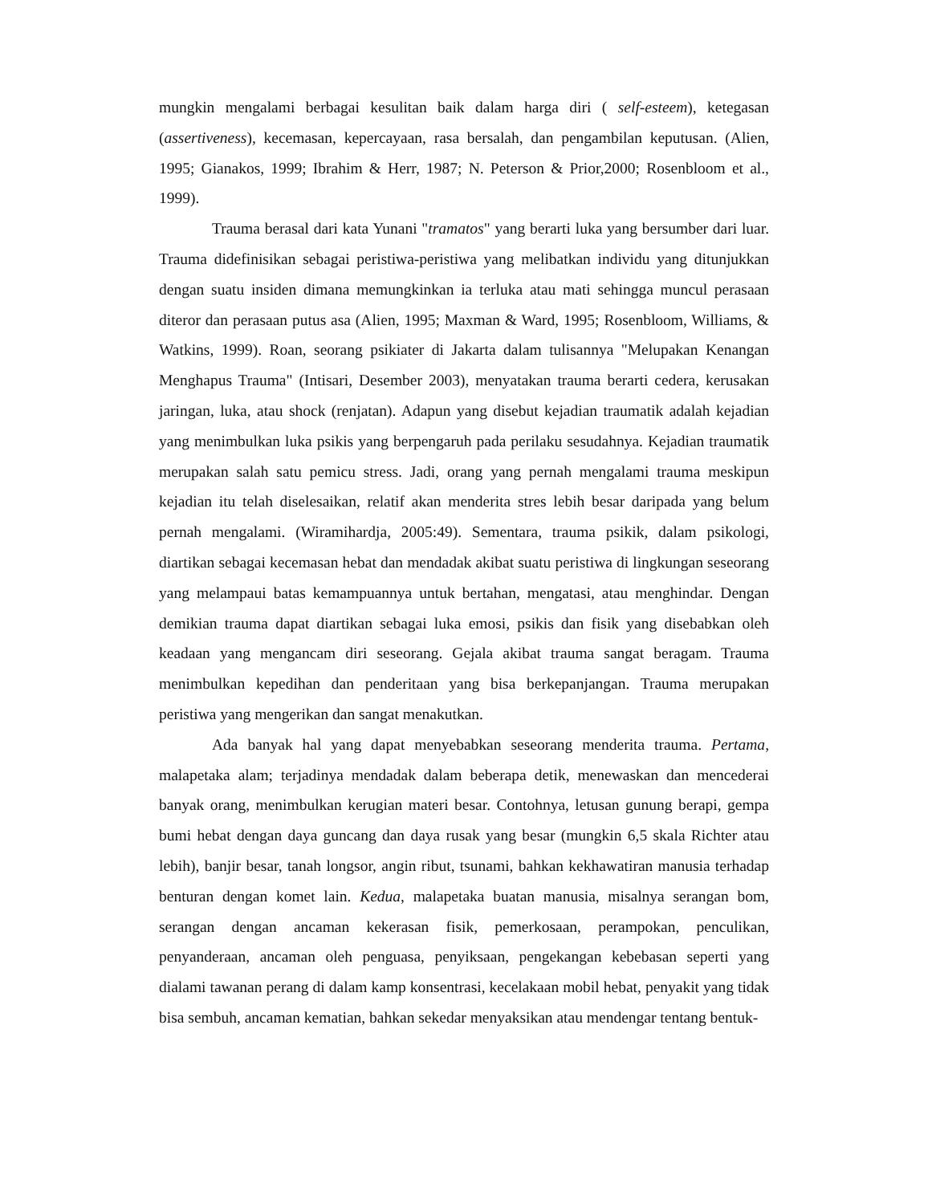mungkin mengalami berbagai kesulitan baik dalam harga diri ( self-esteem), ketegasan (assertiveness), kecemasan, kepercayaan, rasa bersalah, dan pengambilan keputusan. (Alien, 1995; Gianakos, 1999; Ibrahim & Herr, 1987; N. Peterson & Prior,2000; Rosenbloom et al., 1999).
Trauma berasal dari kata Yunani "tramatos" yang berarti luka yang bersumber dari luar. Trauma didefinisikan sebagai peristiwa-peristiwa yang melibatkan individu yang ditunjukkan dengan suatu insiden dimana memungkinkan ia terluka atau mati sehingga muncul perasaan diteror dan perasaan putus asa (Alien, 1995; Maxman & Ward, 1995; Rosenbloom, Williams, & Watkins, 1999). Roan, seorang psikiater di Jakarta dalam tulisannya "Melupakan Kenangan Menghapus Trauma" (Intisari, Desember 2003), menyatakan trauma berarti cedera, kerusakan jaringan, luka, atau shock (renjatan). Adapun yang disebut kejadian traumatik adalah kejadian yang menimbulkan luka psikis yang berpengaruh pada perilaku sesudahnya. Kejadian traumatik merupakan salah satu pemicu stress. Jadi, orang yang pernah mengalami trauma meskipun kejadian itu telah diselesaikan, relatif akan menderita stres lebih besar daripada yang belum pernah mengalami. (Wiramihardja, 2005:49). Sementara, trauma psikik, dalam psikologi, diartikan sebagai kecemasan hebat dan mendadak akibat suatu peristiwa di lingkungan seseorang yang melampaui batas kemampuannya untuk bertahan, mengatasi, atau menghindar. Dengan demikian trauma dapat diartikan sebagai luka emosi, psikis dan fisik yang disebabkan oleh keadaan yang mengancam diri seseorang. Gejala akibat trauma sangat beragam. Trauma menimbulkan kepedihan dan penderitaan yang bisa berkepanjangan. Trauma merupakan peristiwa yang mengerikan dan sangat menakutkan.
Ada banyak hal yang dapat menyebabkan seseorang menderita trauma. Pertama, malapetaka alam; terjadinya mendadak dalam beberapa detik, menewaskan dan mencederai banyak orang, menimbulkan kerugian materi besar. Contohnya, letusan gunung berapi, gempa bumi hebat dengan daya guncang dan daya rusak yang besar (mungkin 6,5 skala Richter atau lebih), banjir besar, tanah longsor, angin ribut, tsunami, bahkan kekhawatiran manusia terhadap benturan dengan komet lain. Kedua, malapetaka buatan manusia, misalnya serangan bom, serangan dengan ancaman kekerasan fisik, pemerkosaan, perampokan, penculikan, penyanderaan, ancaman oleh penguasa, penyiksaan, pengekangan kebebasan seperti yang dialami tawanan perang di dalam kamp konsentrasi, kecelakaan mobil hebat, penyakit yang tidak bisa sembuh, ancaman kematian, bahkan sekedar menyaksikan atau mendengar tentang bentuk-